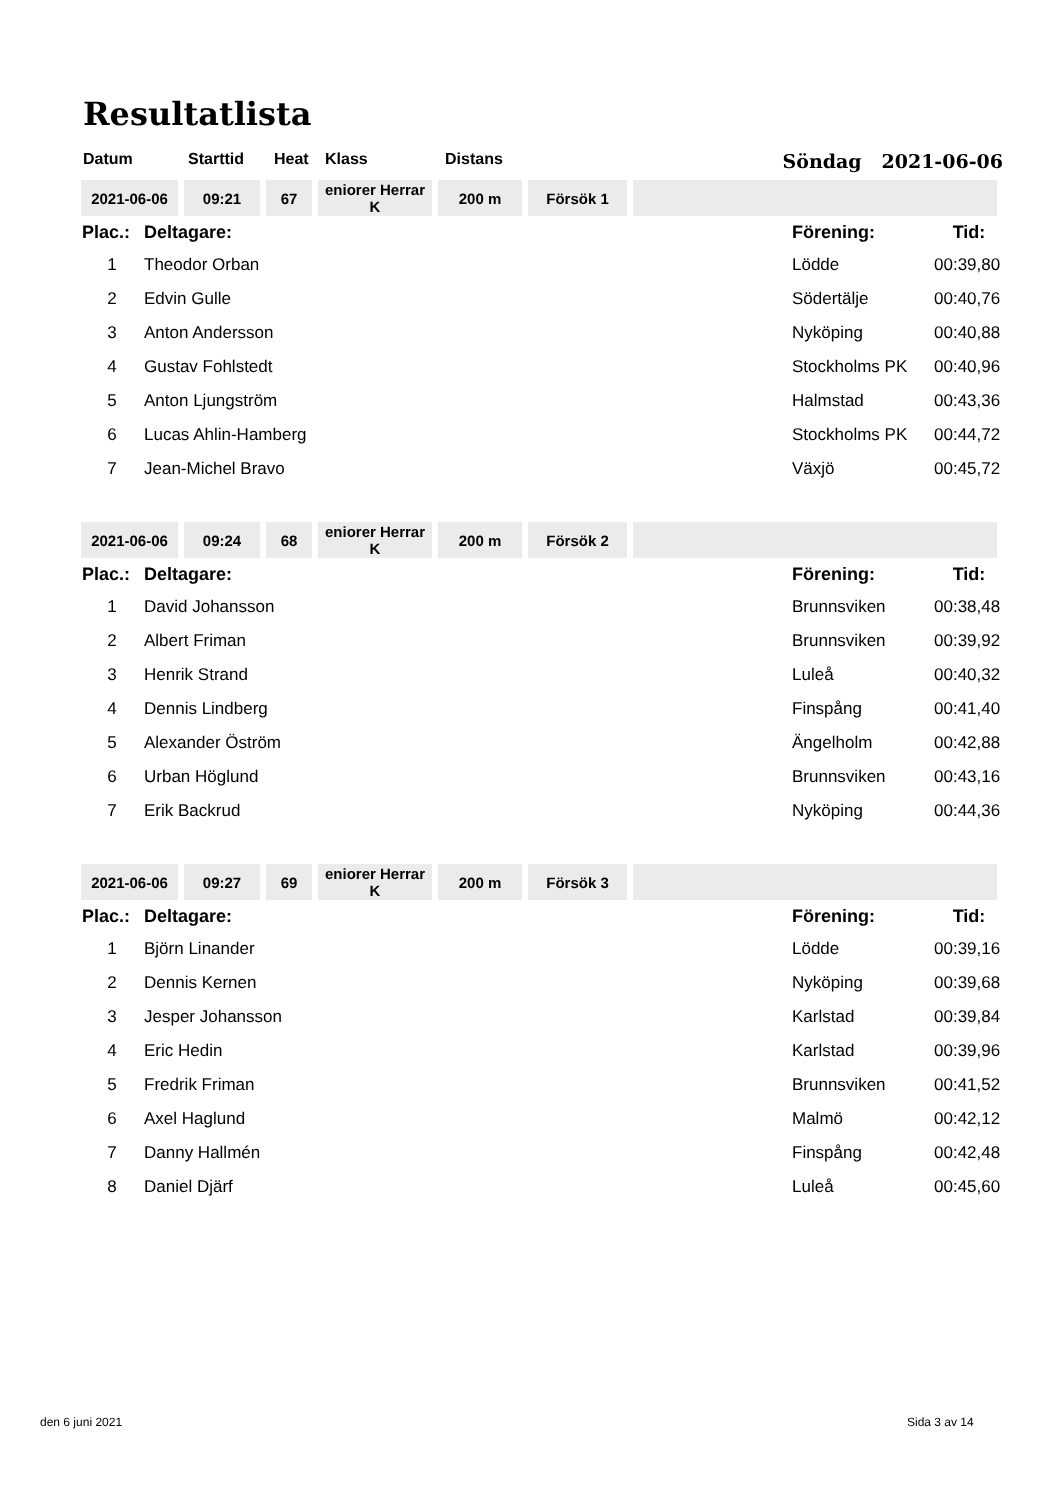Resultatlista
Datum Starttid Heat Klass Distans Söndag 2021-06-06
| 2021-06-06 | 09:21 | 67 | eniorer Herrar K | 200 m | Försök 1 | |
| Plac.: | Deltagare: | Förening: | Tid: |
| 1 | Theodor Orban | Lödde | 00:39,80 |
| 2 | Edvin Gulle | Södertälje | 00:40,76 |
| 3 | Anton Andersson | Nyköping | 00:40,88 |
| 4 | Gustav Fohlstedt | Stockholms PK | 00:40,96 |
| 5 | Anton Ljungström | Halmstad | 00:43,36 |
| 6 | Lucas Ahlin-Hamberg | Stockholms PK | 00:44,72 |
| 7 | Jean-Michel Bravo | Växjö | 00:45,72 |
| 2021-06-06 | 09:24 | 68 | eniorer Herrar K | 200 m | Försök 2 | |
| Plac.: | Deltagare: | Förening: | Tid: |
| 1 | David Johansson | Brunnsviken | 00:38,48 |
| 2 | Albert Friman | Brunnsviken | 00:39,92 |
| 3 | Henrik Strand | Luleå | 00:40,32 |
| 4 | Dennis Lindberg | Finspång | 00:41,40 |
| 5 | Alexander Öström | Ängelholm | 00:42,88 |
| 6 | Urban Höglund | Brunnsviken | 00:43,16 |
| 7 | Erik Backrud | Nyköping | 00:44,36 |
| 2021-06-06 | 09:27 | 69 | eniorer Herrar K | 200 m | Försök 3 | |
| Plac.: | Deltagare: | Förening: | Tid: |
| 1 | Björn Linander | Lödde | 00:39,16 |
| 2 | Dennis Kernen | Nyköping | 00:39,68 |
| 3 | Jesper Johansson | Karlstad | 00:39,84 |
| 4 | Eric Hedin | Karlstad | 00:39,96 |
| 5 | Fredrik Friman | Brunnsviken | 00:41,52 |
| 6 | Axel Haglund | Malmö | 00:42,12 |
| 7 | Danny Hallmén | Finspång | 00:42,48 |
| 8 | Daniel Djärf | Luleå | 00:45,60 |
den 6 juni 2021 Sida 3 av 14